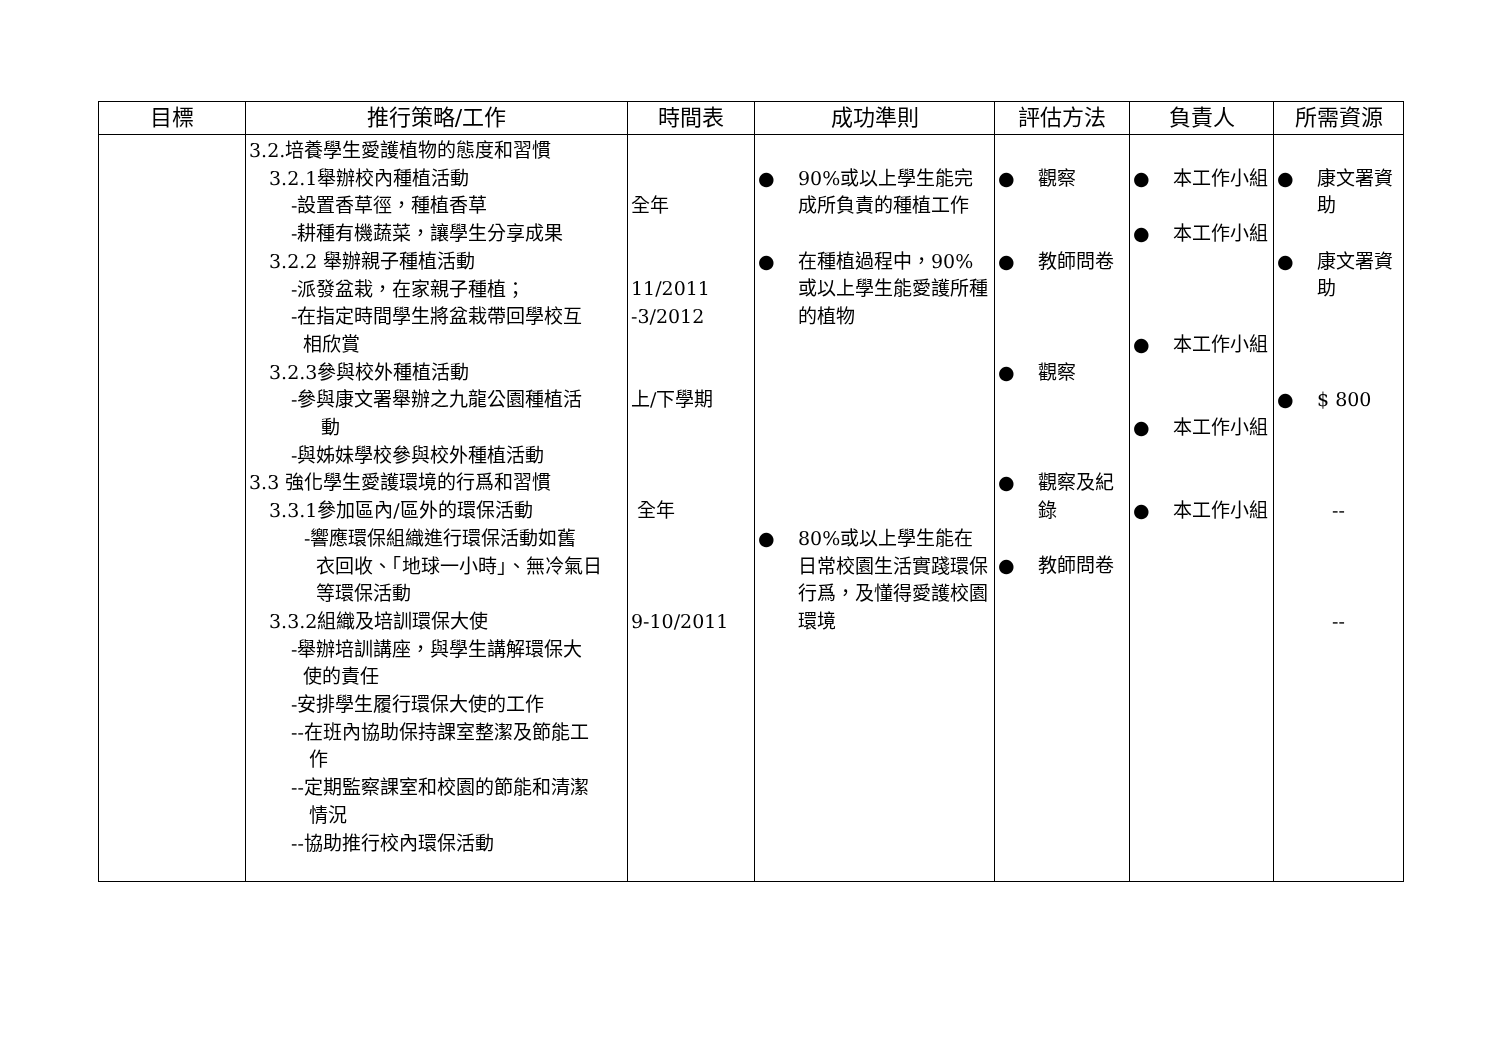| 目標 | 推行策略/工作 | 時間表 | 成功準則 | 評估方法 | 負責人 | 所需資源 |
| --- | --- | --- | --- | --- | --- | --- |
| | 3.2.培養學生愛護植物的態度和習慣 3.2.1舉辦校內種植活動 -設置香草徑，種植香草 -耕種有機蔬菜，讓學生分享成果 3.2.2 舉辦親子種植活動 -派發盆栽，在家親子種植； -在指定時間學生將盆栽帶回學校互 相欣賞 3.2.3參與校外種植活動 -參與康文署舉辦之九龍公園種植活 動 -與姊妹學校參與校外種植活動 3.3 強化學生愛護環境的行爲和習慣 3.3.1參加區內/區外的環保活動 -響應環保組織進行環保活動如舊 衣回收、「地球一小時」、無冷氣日 等環保活動 3.3.2組織及培訓環保大使 -舉辦培訓講座，與學生講解環保大 使的責任 -安排學生履行環保大使的工作 --在班內協助保持課室整潔及節能工 作 --定期監察課室和校園的節能和清潔 情況 --協助推行校內環保活動 | 全年 11/2011 -3/2012 上/下學期 全年 9-10/2011 | ● 90%或以上學生能完成所負責的種植工作 ● 在種植過程中，90%或以上學生能愛護所種的植物 ● 80%或以上學生能在日常校園生活實踐環保行爲，及懂得愛護校園環境 | ● 觀察 ● 教師問卷 ● 觀察 ● 觀察及紀錄 ● 教師問卷 | ● 本工作小組 ● 本工作小組 ● 本工作小組 ● 本工作小組 ● 本工作小組 | ● 康文署資助 ● 康文署資助 ● $ 800 -- -- |